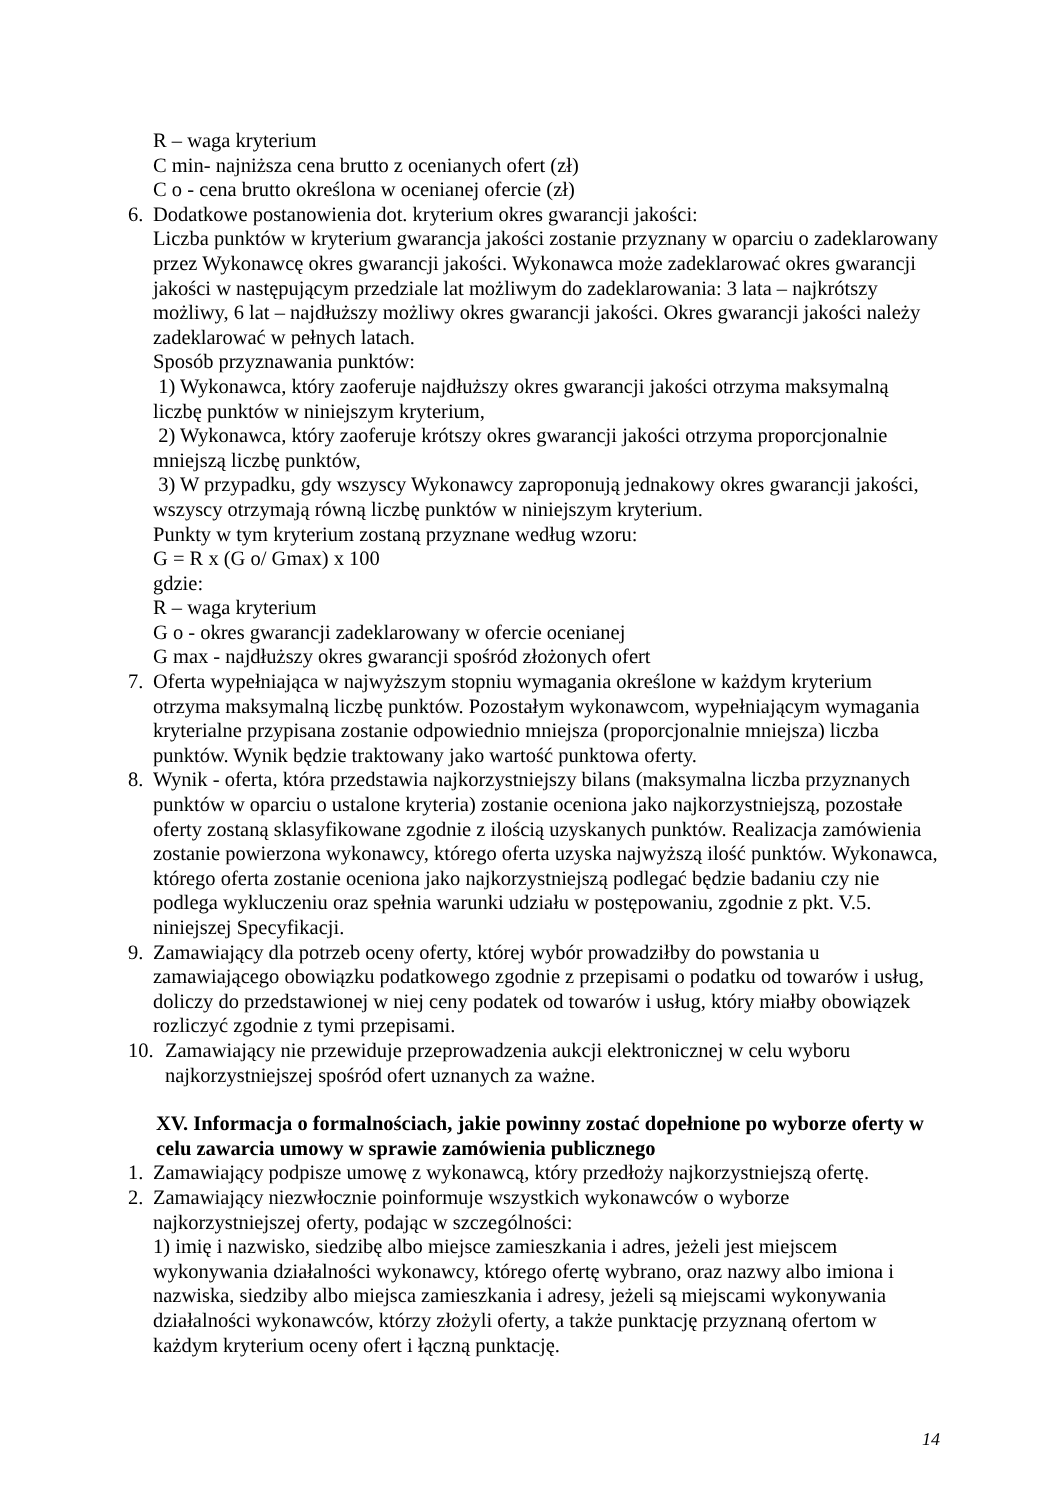R – waga kryterium
C min- najniższa cena brutto z ocenianych ofert (zł)
C o - cena brutto określona w ocenianej ofercie (zł)
6. Dodatkowe postanowienia dot. kryterium okres gwarancji jakości:
Liczba punktów w kryterium gwarancja jakości zostanie przyznany w oparciu o zadeklarowany przez Wykonawcę okres gwarancji jakości. Wykonawca może zadeklarować okres gwarancji jakości w następującym przedziale lat możliwym do zadeklarowania: 3 lata – najkrótszy możliwy, 6 lat – najdłuższy możliwy okres gwarancji jakości. Okres gwarancji jakości należy zadeklarować w pełnych latach.
Sposób przyznawania punktów:
1) Wykonawca, który zaoferuje najdłuższy okres gwarancji jakości otrzyma maksymalną liczbę punktów w niniejszym kryterium,
2) Wykonawca, który zaoferuje krótszy okres gwarancji jakości otrzyma proporcjonalnie mniejszą liczbę punktów,
3) W przypadku, gdy wszyscy Wykonawcy zaproponują jednakowy okres gwarancji jakości, wszyscy otrzymają równą liczbę punktów w niniejszym kryterium.
Punkty w tym kryterium zostaną przyznane według wzoru:
G = R x (G o/ Gmax) x 100
gdzie:
R – waga kryterium
G o - okres gwarancji zadeklarowany w ofercie ocenianej
G max - najdłuższy okres gwarancji spośród złożonych ofert
7. Oferta wypełniająca w najwyższym stopniu wymagania określone w każdym kryterium otrzyma maksymalną liczbę punktów. Pozostałym wykonawcom, wypełniającym wymagania kryterialne przypisana zostanie odpowiednio mniejsza (proporcjonalnie mniejsza) liczba punktów. Wynik będzie traktowany jako wartość punktowa oferty.
8. Wynik - oferta, która przedstawia najkorzystniejszy bilans (maksymalna liczba przyznanych punktów w oparciu o ustalone kryteria) zostanie oceniona jako najkorzystniejszą, pozostałe oferty zostaną sklasyfikowane zgodnie z ilością uzyskanych punktów. Realizacja zamówienia zostanie powierzona wykonawcy, którego oferta uzyska najwyższą ilość punktów. Wykonawca, którego oferta zostanie oceniona jako najkorzystniejszą podlegać będzie badaniu czy nie podlega wykluczeniu oraz spełnia warunki udziału w postępowaniu, zgodnie z pkt. V.5. niniejszej Specyfikacji.
9. Zamawiający dla potrzeb oceny oferty, której wybór prowadziłby do powstania u zamawiającego obowiązku podatkowego zgodnie z przepisami o podatku od towarów i usług, doliczy do przedstawionej w niej ceny podatek od towarów i usług, który miałby obowiązek rozliczyć zgodnie z tymi przepisami.
10. Zamawiający nie przewiduje przeprowadzenia aukcji elektronicznej w celu wyboru najkorzystniejszej spośród ofert uznanych za ważne.
XV. Informacja o formalnościach, jakie powinny zostać dopełnione po wyborze oferty w celu zawarcia umowy w sprawie zamówienia publicznego
1. Zamawiający podpisze umowę z wykonawcą, który przedłoży najkorzystniejszą ofertę.
2. Zamawiający niezwłocznie poinformuje wszystkich wykonawców o wyborze najkorzystniejszej oferty, podając w szczególności:
1) imię i nazwisko, siedzibę albo miejsce zamieszkania i adres, jeżeli jest miejscem wykonywania działalności wykonawcy, którego ofertę wybrano, oraz nazwy albo imiona i nazwiska, siedziby albo miejsca zamieszkania i adresy, jeżeli są miejscami wykonywania działalności wykonawców, którzy złożyli oferty, a także punktację przyznaną ofertom w każdym kryterium oceny ofert i łączną punktację.
14